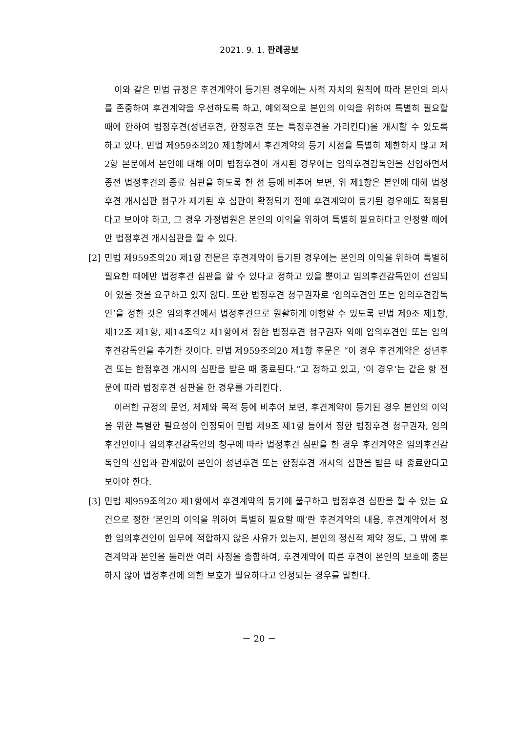2021. 9. 1. 판례공보
이와 같은 민법 규정은 후견계약이 등기된 경우에는 사적 자치의 원칙에 따라 본인의 의사를 존중하여 후견계약을 우선하도록 하고, 예외적으로 본인의 이익을 위하여 특별히 필요할 때에 한하여 법정후견(성년후견, 한정후견 또는 특정후견을 가리킨다)을 개시할 수 있도록 하고 있다. 민법 제959조의20 제1항에서 후견계약의 등기 시점을 특별히 제한하지 않고 제2항 본문에서 본인에 대해 이미 법정후견이 개시된 경우에는 임의후견감독인을 선임하면서 종전 법정후견의 종료 심판을 하도록 한 점 등에 비추어 보면, 위 제1항은 본인에 대해 법정후견 개시심판 청구가 제기된 후 심판이 확정되기 전에 후견계약이 등기된 경우에도 적용된다고 보아야 하고, 그 경우 가정법원은 본인의 이익을 위하여 특별히 필요하다고 인정할 때에만 법정후견 개시심판을 할 수 있다.
[2] 민법 제959조의20 제1항 전문은 후견계약이 등기된 경우에는 본인의 이익을 위하여 특별히 필요한 때에만 법정후견 심판을 할 수 있다고 정하고 있을 뿐이고 임의후견감독인이 선임되어 있을 것을 요구하고 있지 않다. 또한 법정후견 청구권자로 ‘임의후견인 또는 임의후견감독인’을 정한 것은 임의후견에서 법정후견으로 원활하게 이행할 수 있도록 민법 제9조 제1항, 제12조 제1항, 제14조의2 제1항에서 정한 법정후견 청구권자 외에 임의후견인 또는 임의후견감독인을 추가한 것이다. 민법 제959조의20 제1항 후문은 “이 경우 후견계약은 성년후견 또는 한정후견 개시의 심판을 받은 때 종료된다.”고 정하고 있고, ‘이 경우’는 같은 항 전문에 따라 법정후견 심판을 한 경우를 가리킨다.
이러한 규정의 문언, 체제와 목적 등에 비추어 보면, 후견계약이 등기된 경우 본인의 이익을 위한 특별한 필요성이 인정되어 민법 제9조 제1항 등에서 정한 법정후견 청구권자, 임의후견인이나 임의후견감독인의 청구에 따라 법정후견 심판을 한 경우 후견계약은 임의후견감독인의 선임과 관계없이 본인이 성년후견 또는 한정후견 개시의 심판을 받은 때 종료한다고 보아야 한다.
[3] 민법 제959조의20 제1항에서 후견계약의 등기에 불구하고 법정후견 심판을 할 수 있는 요건으로 정한 ‘본인의 이익을 위하여 특별히 필요할 때’란 후견계약의 내용, 후견계약에서 정한 임의후견인이 임무에 적합하지 않은 사유가 있는지, 본인의 정신적 제약 정도, 그 밖에 후견계약과 본인을 둘러싼 여러 사정을 종합하여, 후견계약에 따른 후견이 본인의 보호에 충분하지 않아 법정후견에 의한 보호가 필요하다고 인정되는 경우를 말한다.
－ 20 －